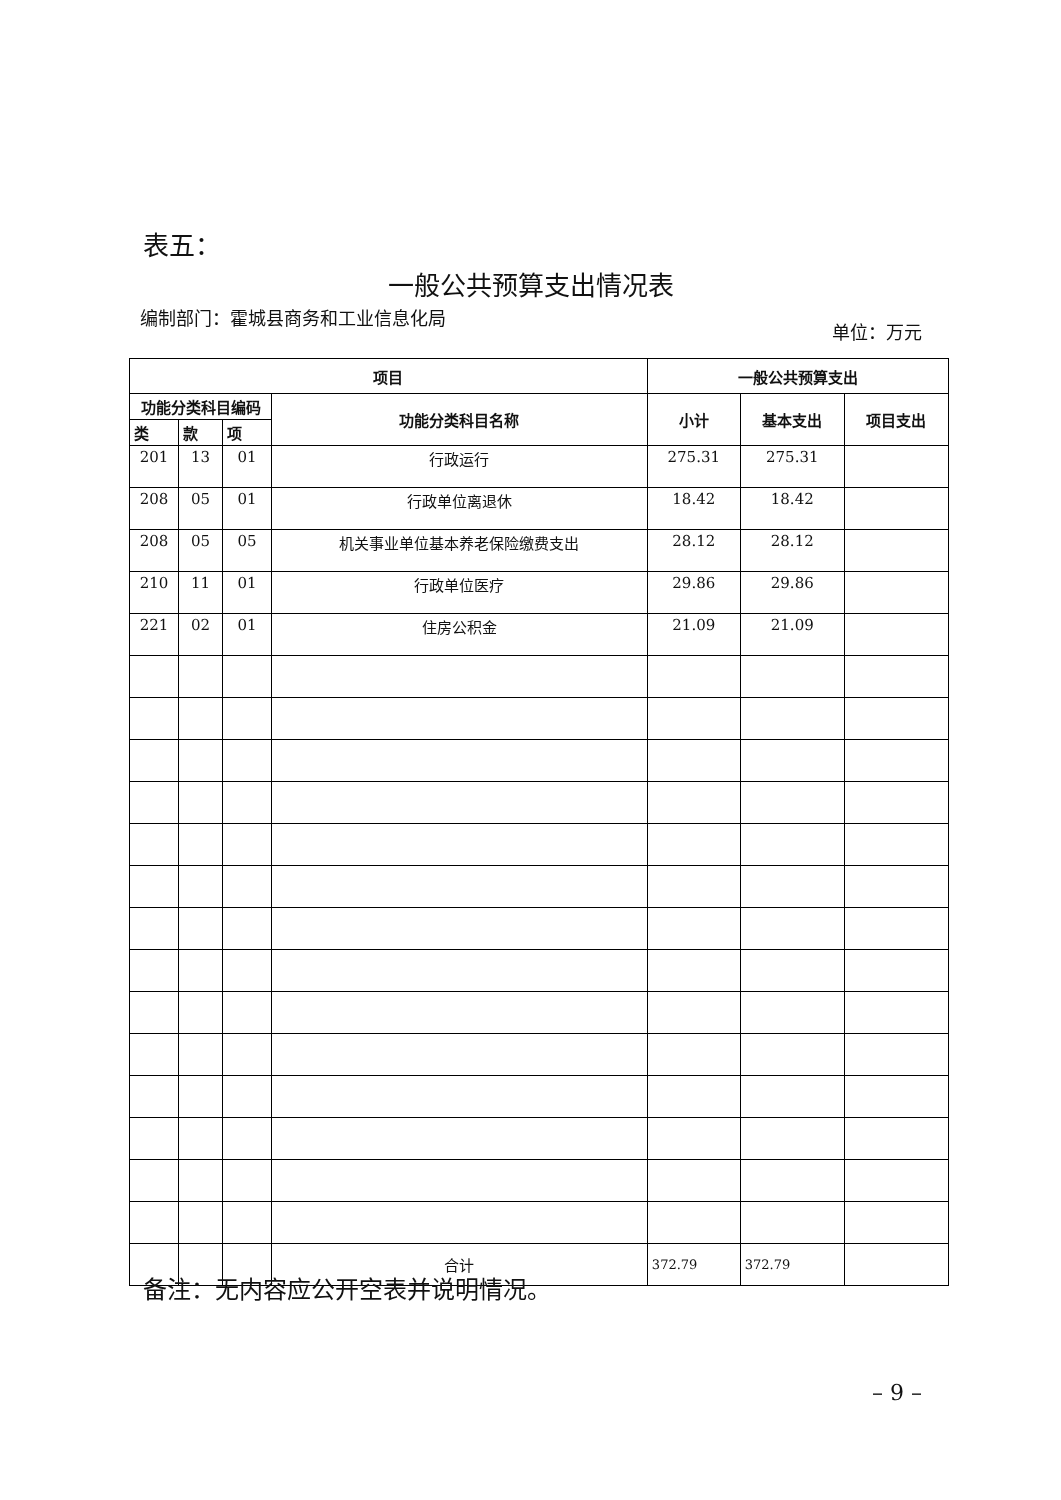表五：
一般公共预算支出情况表
编制部门：霍城县商务和工业信息化局
单位：万元
| 项目 | | | | 一般公共预算支出 | | |
| --- | --- | --- | --- | --- | --- | --- |
| 功能分类科目编码 | | | 功能分类科目名称 | 小计 | 基本支出 | 项目支出 |
| 类 | 款 | 项 | | | | |
| 201 | 13 | 01 | 行政运行 | 275.31 | 275.31 | |
| 208 | 05 | 01 | 行政单位离退休 | 18.42 | 18.42 | |
| 208 | 05 | 05 | 机关事业单位基本养老保险缴费支出 | 28.12 | 28.12 | |
| 210 | 11 | 01 | 行政单位医疗 | 29.86 | 29.86 | |
| 221 | 02 | 01 | 住房公积金 | 21.09 | 21.09 | |
| | | | 合计 | 372.79 | 372.79 | |
备注：无内容应公开空表并说明情况。
– 9 –